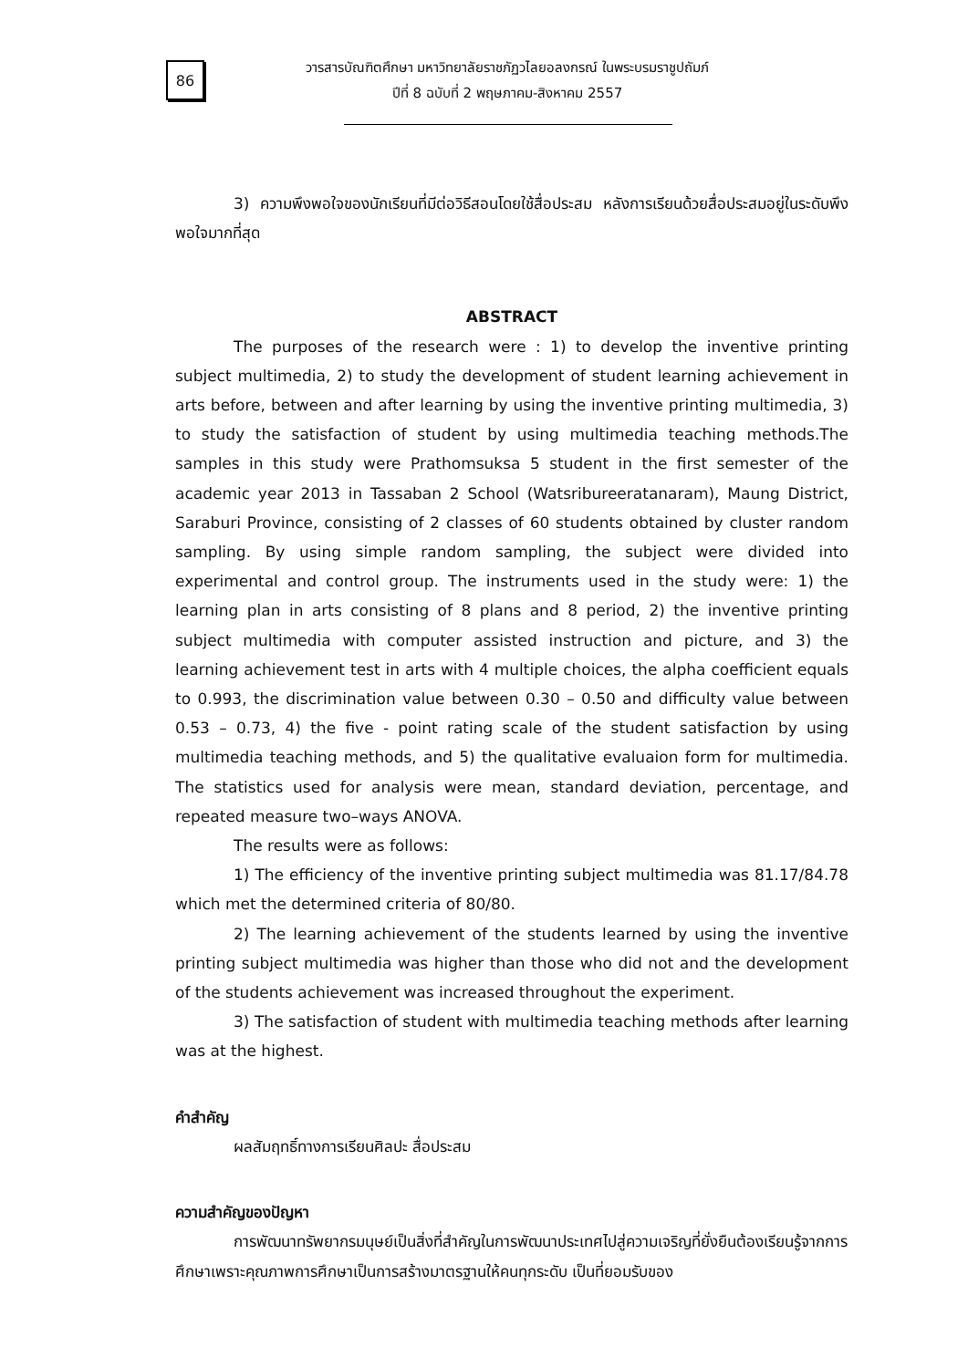86
วารสารบัณฑิตศึกษา มหาวิทยาลัยราชภัฏวไลยอลงกรณ์ ในพระบรมราชูปถัมภ์
ปีที่ 8 ฉบับที่ 2 พฤษภาคม-สิงหาคม 2557
3) ความพึงพอใจของนักเรียนที่มีต่อวิธีสอนโดยใช้สื่อประสม หลังการเรียนด้วยสื่อประสมอยู่ในระดับพึงพอใจมากที่สุด
ABSTRACT
The purposes of the research were : 1) to develop the inventive printing subject multimedia, 2) to study the development of student learning achievement in arts before, between and after learning by using the inventive printing multimedia, 3) to study the satisfaction of student by using multimedia teaching methods.The samples in this study were Prathomsuksa 5 student in the first semester of the academic year 2013 in Tassaban 2 School (Watsribureeratanaram), Maung District, Saraburi Province, consisting of 2 classes of 60 students obtained by cluster random sampling. By using simple random sampling, the subject were divided into experimental and control group. The instruments used in the study were: 1) the learning plan in arts consisting of 8 plans and 8 period, 2) the inventive printing subject multimedia with computer assisted instruction and picture, and 3) the learning achievement test in arts with 4 multiple choices, the alpha coefficient equals to 0.993, the discrimination value between 0.30 – 0.50 and difficulty value between 0.53 – 0.73, 4) the five - point rating scale of the student satisfaction by using multimedia teaching methods, and 5) the qualitative evaluaion form for multimedia. The statistics used for analysis were mean, standard deviation, percentage, and repeated measure two–ways ANOVA.
The results were as follows:
1) The efficiency of the inventive printing subject multimedia was 81.17/84.78 which met the determined criteria of 80/80.
2) The learning achievement of the students learned by using the inventive printing subject multimedia was higher than those who did not and the development of the students achievement was increased throughout the experiment.
3) The satisfaction of student with multimedia teaching methods after learning was at the highest.
คำสำคัญ
ผลสัมฤทธิ์ทางการเรียนศิลปะ สื่อประสม
ความสำคัญของปัญหา
การพัฒนาทรัพยากรมนุษย์เป็นสิ่งที่สำคัญในการพัฒนาประเทศไปสู่ความเจริญที่ยั่งยืนต้องเรียนรู้จากการศึกษาเพราะคุณภาพการศึกษาเป็นการสร้างมาตรฐานให้คนทุกระดับ เป็นที่ยอมรับของ